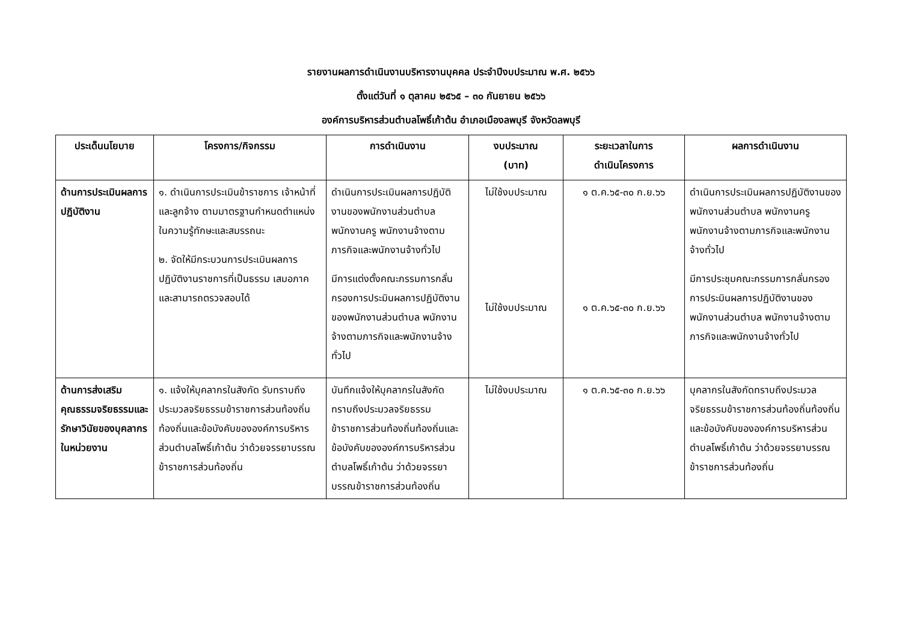รายงานผลการดำเนินงานบริหารงานบุคคล ประจำปีงบประมาณ พ.ศ. ๒๕๖๖
ตั้งแต่วันที่ ๑ ตุลาคม ๒๕๖๕ – ๓๐ กันยายน ๒๕๖๖
องค์การบริหารส่วนตำบลโพธิ์เก้าต้น อำเภอเมืองลพบุรี จังหวัดลพบุรี
| ประเด็นนโยบาย | โครงการ/กิจกรรม | การดำเนินงาน | งบประมาณ (บาท) | ระยะเวลาในการ ดำเนินโครงการ | ผลการดำเนินงาน |
| --- | --- | --- | --- | --- | --- |
| ด้านการประเมินผลการปฏิบัติงาน | ๑. ดำเนินการประเมินข้าราชการ เจ้าหน้าที่ และลูกจ้าง ตามมาตรฐานกำหนดตำแหน่งในความรู้ทักษะและสมรรถนะ ๒. จัดให้มีกระบวนการประเมินผลการปฏิบัติงานราชการที่เป็นธรรม เสมอภาคและสามารถตรวจสอบได้ | ดำเนินการประเมินผลการปฏิบัติงานของพนักงานส่วนตำบล พนักงานครู พนักงานจ้างตามภารกิจและพนักงานจ้างทั่วไป มีการแต่งตั้งคณะกรรมการกลั่นกรองการประมินผลการปฏิบัติงานของพนักงานส่วนตำบล พนักงานจ้างตามภารกิจและพนักงานจ้างทั่วไป | ไม่ใช้งบประมาณ ไม่ใช้งบประมาณ | ๑ ต.ค.๖๕-๓๐ ก.ย.๖๖ ๑ ต.ค.๖๕-๓๐ ก.ย.๖๖ | ดำเนินการประเมินผลการปฏิบัติงานของพนักงานส่วนตำบล พนักงานครู พนักงานจ้างตามภารกิจและพนักงานจ้างทั่วไป มีการประชุมคณะกรรมการกลั่นกรองการประมินผลการปฏิบัติงานของพนักงานส่วนตำบล พนักงานจ้างตามภารกิจและพนักงานจ้างทั่วไป |
| ด้านการส่งเสริมคุณธรรมจริยธรรมและรักษาวินัยของบุคลากรในหน่วยงาน | ๑. แจ้งให้บุคลากรในสังกัด รับทราบถึงประมวลจริยธรรมข้าราชการส่วนท้องถิ่นท้องถิ่นและข้อบังคับขององค์การบริหารส่วนตำบลโพธิ์เก้าต้น ว่าด้วยจรรยาบรรณข้าราชการส่วนท้องถิ่น | บันทึกแจ้งให้บุคลากรในสังกัดทราบถึงประมวลจริยธรรมข้าราชการส่วนท้องถิ่นท้องถิ่นและข้อบังคับขององค์การบริหารส่วนตำบลโพธิ์เก้าต้น ว่าด้วยจรรยาบรรณข้าราชการส่วนท้องถิ่น | ไม่ใช้งบประมาณ | ๑ ต.ค.๖๕-๓๐ ก.ย.๖๖ | บุคลากรในสังกัดทราบถึงประมวลจริยธรรมข้าราชการส่วนท้องถิ่นท้องถิ่นและข้อบังคับขององค์การบริหารส่วนตำบลโพธิ์เก้าต้น ว่าด้วยจรรยาบรรณข้าราชการส่วนท้องถิ่น |